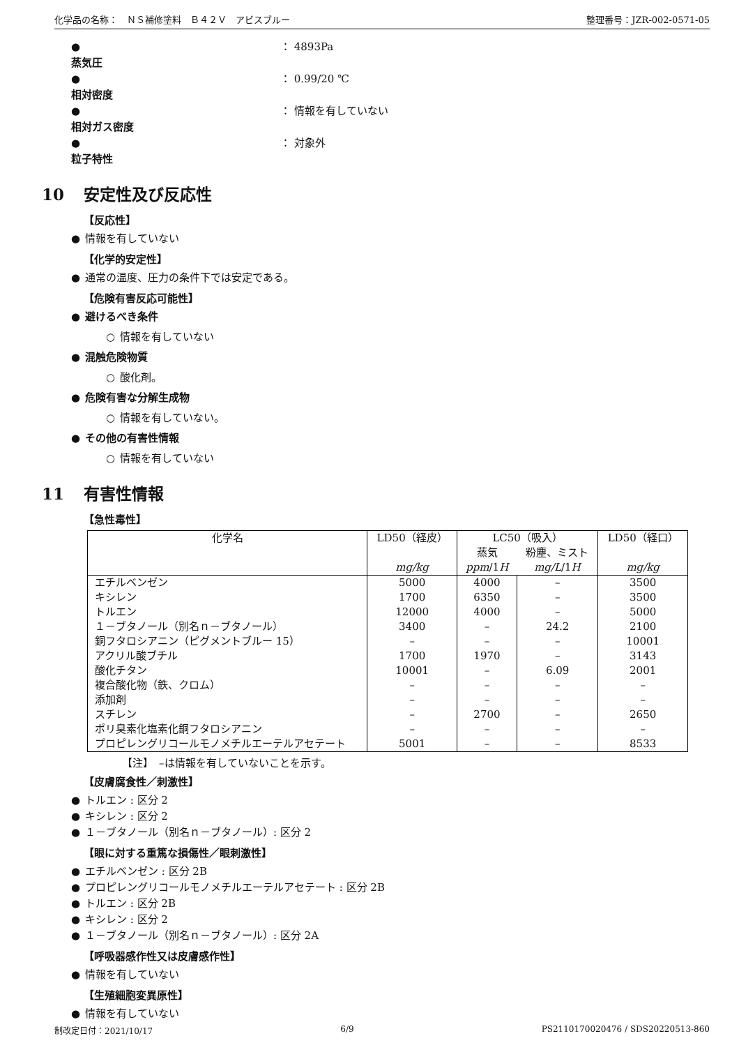化学品の名称：　ＮＳ補修塗料　Ｂ４２Ｖ　アビスブルー 整理番号：JZR-002-0571-05
● 蒸気圧 ： 4893Pa
● 相対密度 ： 0.99/20 ℃
● 相対ガス密度 ： 情報を有していない
● 粒子特性 ： 対象外
10 安定性及び反応性
【反応性】
● 情報を有していない
【化学的安定性】
● 通常の温度、圧力の条件下では安定である。
【危険有害反応可能性】
● 避けるべき条件
○ 情報を有していない
● 混触危険物質
○ 酸化剤。
● 危険有害な分解生成物
○ 情報を有していない。
● その他の有害性情報
○ 情報を有していない
11 有害性情報
【急性毒性】
| 化学名 | LD50（経皮） | LC50（吸入） | | LD50（経口） |
| --- | --- | --- | --- | --- |
| | | 蒸気 | 粉塵、ミスト | |
| | mg/kg | ppm /1 H | mg/L /1 H | mg/kg |
| エチルベンゼン | 5000 | 4000 | – | 3500 |
| キシレン | 1700 | 6350 | – | 3500 |
| トルエン | 12000 | 4000 | – | 5000 |
| １－ブタノール（別名ｎ－ブタノール） | 3400 | – | 24.2 | 2100 |
| 銅フタロシアニン（ピグメントブルー 15） | – | – | – | 10001 |
| アクリル酸ブチル | 1700 | 1970 | – | 3143 |
| 酸化チタン | 10001 | – | 6.09 | 2001 |
| 複合酸化物（鉄、クロム） | – | – | – | – |
| 添加剤 | – | – | – | – |
| スチレン | – | 2700 | – | 2650 |
| ポリ臭素化塩素化銅フタロシアニン | – | – | – | – |
| プロピレングリコールモノメチルエーテルアセテート | 5001 | – | – | 8533 |
【注】　–は情報を有していないことを示す。
【皮膚腐食性／刺激性】
● トルエン : 区分 2
● キシレン : 区分 2
● １－ブタノール（別名ｎ－ブタノール）: 区分 2
【眼に対する重篤な損傷性／眼刺激性】
● エチルベンゼン : 区分 2B
● プロピレングリコールモノメチルエーテルアセテート : 区分 2B
● トルエン : 区分 2B
● キシレン : 区分 2
● １－ブタノール（別名ｎ－ブタノール）: 区分 2A
【呼吸器感作性又は皮膚感作性】
● 情報を有していない
【生殖細胞変異原性】
● 情報を有していない
制改定日付：2021/10/17 6/9 PS2110170020476 / SDS20220513-860